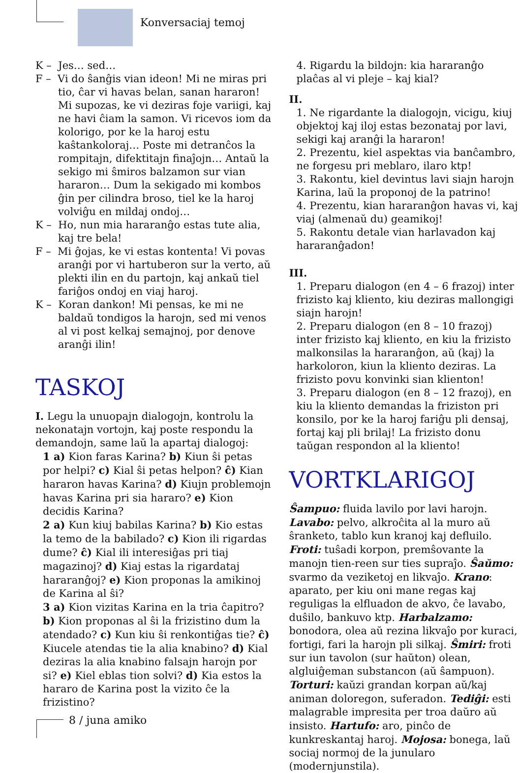Konversaciaj temoj
K – Jes… sed…
F – Vi do ŝanĝis vian ideon! Mi ne miras pri tio, ĉar vi havas belan, sanan hararon! Mi supozas, ke vi deziras foje variigi, kaj ne havi ĉiam la samon. Vi ricevos iom da kolorigo, por ke la haroj estu kaŝtankoloraj… Poste mi detranĉos la rompitajn, difektitajn finaĵojn… Antaŭ la sekigo mi ŝmiros balzamon sur vian hararon… Dum la sekigado mi kombos ĝin per cilindra broso, tiel ke la haroj volviĝu en mildaj ondoj…
K – Ho, nun mia hararanĝo estas tute alia, kaj tre bela!
F – Mi ĝojas, ke vi estas kontenta! Vi povas aranĝi por vi hartuberon sur la verto, aŭ plekti ilin en du partojn, kaj ankaŭ tiel fariĝos ondoj en viaj haroj.
K – Koran dankon! Mi pensas, ke mi ne baldaŭ tondigos la harojn, sed mi venos al vi post kelkaj semajnoj, por denove aranĝi ilin!
TASKOJ
I. Legu la unuopajn dialogojn, kontrolu la nekonatajn vortojn, kaj poste respondu la demandojn, same laŭ la apartaj dialogoj:
1 a) Kion faras Karina? b) Kiun ŝi petas por helpi? c) Kial ŝi petas helpon? ĉ) Kian hararon havas Karina? d) Kiujn problemojn havas Karina pri sia hararo? e) Kion decidis Karina?
2 a) Kun kiuj babilas Karina? b) Kio estas la temo de la babilado? c) Kion ili rigardas dume? ĉ) Kial ili interesiĝas pri tiaj magazinoj? d) Kiaj estas la rigardataj hararanĝoj? e) Kion proponas la amikinoj de Karina al ŝi?
3 a) Kion vizitas Karina en la tria ĉapitro? b) Kion proponas al ŝi la frizistino dum la atendado? c) Kun kiu ŝi renkontiĝas tie? ĉ) Kiucele atendas tie la alia knabino? d) Kial deziras la alia knabino falsajn harojn por si? e) Kiel eblas tion solvi? d) Kia estos la hararo de Karina post la vizito ĉe la frizistino?
4. Rigardu la bildojn: kia hararanĝo plaĉas al vi pleje – kaj kial?
II.
1. Ne rigardante la dialogojn, vicigu, kiuj objektoj kaj iloj estas bezonataj por lavi, sekigi kaj aranĝi la hararon!
2. Prezentu, kiel aspektas via banĉambro, ne forgesu pri meblaro, ilaro ktp!
3. Rakontu, kiel devintus lavi siajn harojn Karina, laŭ la proponoj de la patrino!
4. Prezentu, kian hararanĝon havas vi, kaj viaj (almenaŭ du) geamikoj!
5. Rakontu detale vian harlavadon kaj hararanĝadon!
III.
1. Preparu dialogon (en 4 – 6 frazoj) inter frizisto kaj kliento, kiu deziras mallongigi siajn harojn!
2. Preparu dialogon (en 8 – 10 frazoj) inter frizisto kaj kliento, en kiu la frizisto malkonsilas la hararanĝon, aŭ (kaj) la harkoloron, kiun la kliento deziras. La frizisto povu konvinki sian klienton!
3. Preparu dialogon (en 8 – 12 frazoj), en kiu la kliento demandas la friziston pri konsilo, por ke la haroj fariĝu pli densaj, fortaj kaj pli brilaj! La frizisto donu taŭgan respondon al la kliento!
VORTKLARIGOJ
Ŝampuo: fluida lavilo por lavi harojn. Lavabo: pelvo, alkroĉita al la muro aŭ ŝranketo, tablo kun kranoj kaj defluilo. Froti: tuŝadi korpon, premŝovante la manojn tien-reen sur ties supraĵo. Ŝaŭmo: svarmo da veziketoj en likvaĵo. Krano: aparato, per kiu oni mane regas kaj reguligas la elfluadon de akvo, ĉe lavabo, duŝilo, bankuvo ktp. Harbalzamo: bonodora, olea aŭ rezina likvaĵo por kuraci, fortigi, fari la harojn pli silkaj. Ŝmiri: froti sur iun tavolon (sur haŭton) olean, algluiĝeman substancon (aŭ ŝampuon). Torturi: kaŭzi grandan korpan aŭ/kaj animan doloregon, suferadon. Tediĝi: esti malagrable impresita per troa daŭro aŭ insisto. Hartufo: aro, pinĉo de kunkreskantaj haroj. Mojosa: bonega, laŭ sociaj normoj de la junularo (modernjunstila).
8 / juna amiko